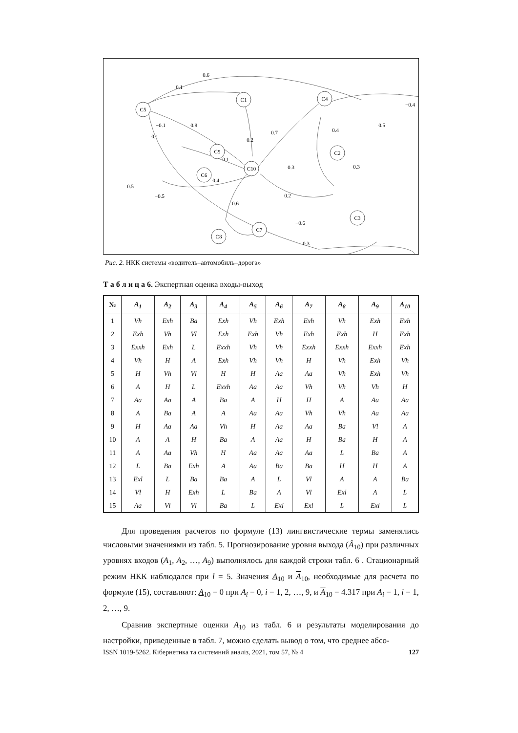C5
C1
C4
C9
C2
C10
C6
C3
C7
C8
0.6
0.1
−0.4
−0.1
0.8
0.1
0.2
0.7
0.4
0.5
0.1
0.3
0.3
0.4
0.5
−0.5
0.2
0.6
−0.6
0.3
Рис. 2. НКК системы «водитель–автомобиль–дорога»
Т а б л и ц а 6. Экспертная оценка входы-выход
| № | A<sub>1</sub> | A<sub>2</sub> | A<sub>3</sub> | A<sub>4</sub> | A<sub>5</sub> | A<sub>6</sub> | A<sub>7</sub> | A<sub>8</sub> | A<sub>9</sub> | A<sub>10</sub> |
| --- | --- | --- | --- | --- | --- | --- | --- | --- | --- | --- |
| 1 | Vh | Exh | Ba | Exh | Vh | Exh | Exh | Vh | Exh | Exh |
| 2 | Exh | Vh | Vl | Exh | Exh | Vh | Exh | Exh | H | Exh |
| 3 | Exxh | Exh | L | Exxh | Vh | Vh | Exxh | Exxh | Exxh | Exh |
| 4 | Vh | H | A | Exh | Vh | Vh | H | Vh | Exh | Vh |
| 5 | H | Vh | Vl | H | H | Aa | Aa | Vh | Exh | Vh |
| 6 | A | H | L | Exxh | Aa | Aa | Vh | Vh | Vh | H |
| 7 | Aa | Aa | A | Ba | A | H | H | A | Aa | Aa |
| 8 | A | Ba | A | A | Aa | Aa | Vh | Vh | Aa | Aa |
| 9 | H | Aa | Aa | Vh | H | Aa | Aa | Ba | Vl | A |
| 10 | A | A | H | Ba | A | Aa | H | Ba | H | A |
| 11 | A | Aa | Vh | H | Aa | Aa | Aa | L | Ba | A |
| 12 | L | Ba | Exh | A | Aa | Ba | Ba | H | H | A |
| 13 | Exl | L | Ba | Ba | A | L | Vl | A | A | Ba |
| 14 | Vl | H | Exh | L | Ba | A | Vl | Exl | A | L |
| 15 | Aa | Vl | Vl | Ba | L | Exl | Exl | L | Exl | L |
Для проведения расчетов по формуле (13) лингвистические термы заменялись числовыми значениями из табл. 5. Прогнозирование уровня выхода (Â<sub>10</sub>) при различных уровнях входов (A<sub>1</sub>, A<sub>2</sub>, …, A<sub>9</sub>) выполнялось для каждой строки табл. 6 . Стационарный режим НКК наблюдался при l = 5. Значения A<sub>10</sub> и A<sub>10</sub>, необходимые для расчета по формуле (15), составляют: A<sub>10</sub> = 0 при A<sub>i</sub> = 0, i = 1, 2, …, 9, и A<sub>10</sub> = 4.317 при A<sub>i</sub> = 1, i = 1, 2, …, 9.
Сравнив экспертные оценки A<sub>10</sub> из табл. 6 и результаты моделирования до настройки, приведенные в табл. 7, можно сделать вывод о том, что среднее абсо-
ISSN 1019-5262. Кібернетика та системний аналіз, 2021, том 57, № 4 127